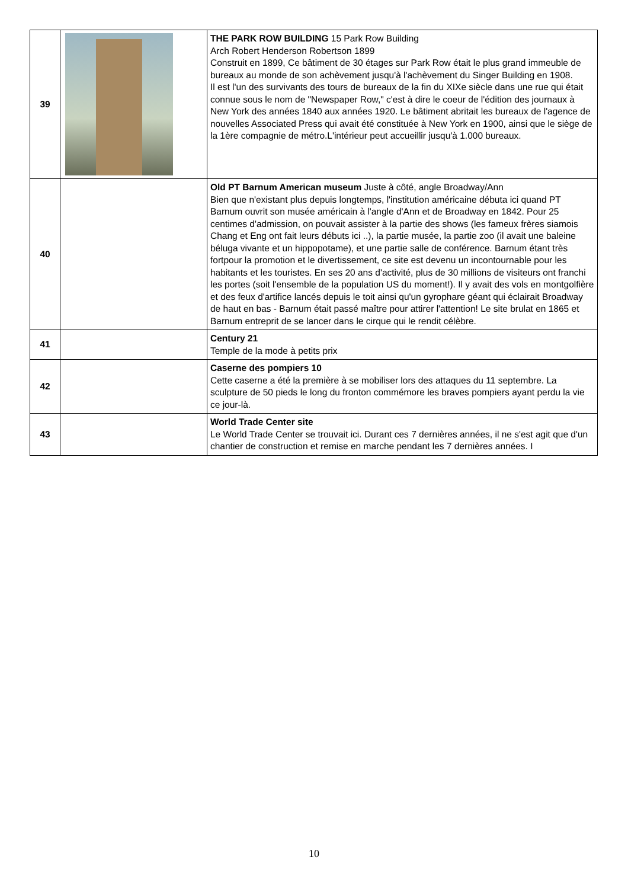| 39 | | THE PARK ROW BUILDING 15 Park Row Building Arch Robert Henderson Robertson 1899 Construit en 1899, Ce bâtiment de 30 étages sur Park Row était le plus grand immeuble de bureaux au monde de son achèvement jusqu'à l'achèvement du Singer Building en 1908. Il est l'un des survivants des tours de bureaux de la fin du XIXe siècle dans une rue qui était connue sous le nom de "Newspaper Row," c'est à dire le coeur de l'édition des journaux à New York des années 1840 aux années 1920. Le bâtiment abritait les bureaux de l'agence de nouvelles Associated Press qui avait été constituée à New York en 1900, ainsi que le siège de la 1ère compagnie de métro.L'intérieur peut accueillir jusqu'à 1.000 bureaux. |
| 40 | | Old PT Barnum American museum Juste à côté, angle Broadway/Ann Bien que n'existant plus depuis longtemps, l'institution américaine débuta ici quand PT Barnum ouvrit son musée américain à l'angle d'Ann et de Broadway en 1842. Pour 25 centimes d'admission, on pouvait assister à la partie des shows (les fameux frères siamois Chang et Eng ont fait leurs débuts ici ..), la partie musée, la partie zoo (il avait une baleine béluga vivante et un hippopotame), et une partie salle de conférence. Barnum étant très fortpour la promotion et le divertissement, ce site est devenu un incontournable pour les habitants et les touristes. En ses 20 ans d'activité, plus de 30 millions de visiteurs ont franchi les portes (soit l'ensemble de la population US du moment!). Il y avait des vols en montgolfière et des feux d'artifice lancés depuis le toit ainsi qu'un gyrophare géant qui éclairait Broadway de haut en bas - Barnum était passé maître pour attirer l'attention! Le site brulat en 1865 et Barnum entreprit de se lancer dans le cirque qui le rendit célèbre. |
| 41 | | Century 21 Temple de la mode à petits prix |
| 42 | | Caserne des pompiers 10 Cette caserne a été la première à se mobiliser lors des attaques du 11 septembre. La sculpture de 50 pieds le long du fronton commémore les braves pompiers ayant perdu la vie ce jour-là. |
| 43 | | World Trade Center site Le World Trade Center se trouvait ici. Durant ces 7 dernières années, il ne s'est agit que d'un chantier de construction et remise en marche pendant les 7 dernières années. I |
10